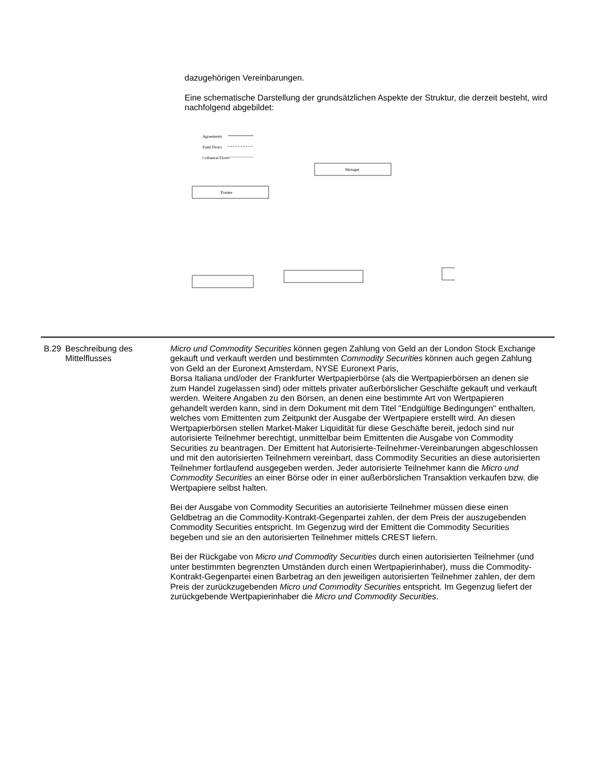dazugehörigen Vereinbarungen.
Eine schematische Darstellung der grundsätzlichen Aspekte der Struktur, die derzeit besteht, wird nachfolgend abgebildet:
Agreements
Fund Flows
Collateral Flows
Manager
Trustee
| B.29 | Beschreibung des Mittelflusses | Micro und Commodity Securities können gegen Zahlung von Geld an der London Stock Exchange gekauft und verkauft werden und bestimmten Commodity Securities können auch gegen Zahlung von Geld an der Euronext Amsterdam, NYSE Euronext Paris, Borsa Italiana und/oder der Frankfurter Wertpapierbörse (als die Wertpapierbörsen an denen sie zum Handel zugelassen sind) oder mittels privater außerbörslicher Geschäfte gekauft und verkauft werden. Weitere Angaben zu den Börsen, an denen eine bestimmte Art von Wertpapieren gehandelt werden kann, sind in dem Dokument mit dem Titel "Endgültige Bedingungen" enthalten, welches vom Emittenten zum Zeitpunkt der Ausgabe der Wertpapiere erstellt wird. An diesen Wertpapierbörsen stellen Market-Maker Liquidität für diese Geschäfte bereit, jedoch sind nur autorisierte Teilnehmer berechtigt, unmittelbar beim Emittenten die Ausgabe von Commodity Securities zu beantragen. Der Emittent hat Autorisierte-Teilnehmer-Vereinbarungen abgeschlossen und mit den autorisierten Teilnehmern vereinbart, dass Commodity Securities an diese autorisierten Teilnehmer fortlaufend ausgegeben werden. Jeder autorisierte Teilnehmer kann die Micro und Commodity Securities an einer Börse oder in einer außerbörslichen Transaktion verkaufen bzw. die Wertpapiere selbst halten. Bei der Ausgabe von Commodity Securities an autorisierte Teilnehmer müssen diese einen Geldbetrag an die Commodity-Kontrakt-Gegenpartei zahlen, der dem Preis der auszugebenden Commodity Securities entspricht. Im Gegenzug wird der Emittent die Commodity Securities begeben und sie an den autorisierten Teilnehmer mittels CREST liefern. Bei der Rückgabe von Micro und Commodity Securities durch einen autorisierten Teilnehmer (und unter bestimmten begrenzten Umständen durch einen Wertpapierinhaber), muss die Commodity-Kontrakt-Gegenpartei einen Barbetrag an den jeweiligen autorisierten Teilnehmer zahlen, der dem Preis der zurückzugebenden Micro und Commodity Securities entspricht. Im Gegenzug liefert der zurückgebende Wertpapierinhaber die Micro und Commodity Securities . |